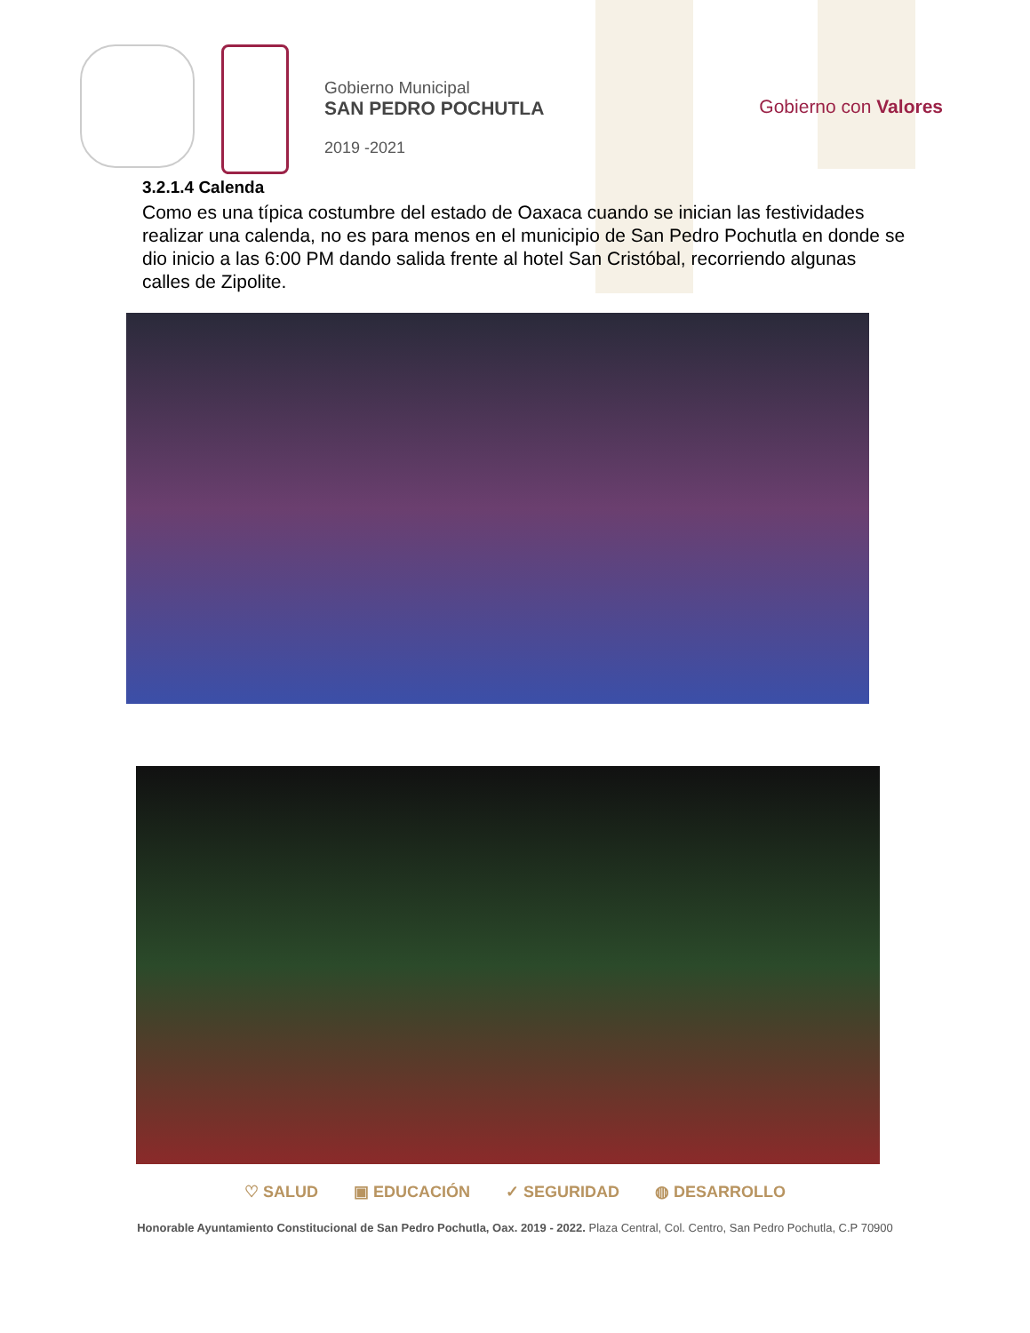Gobierno Municipal
SAN PEDRO POCHUTLA
2019 -2021
Gobierno con Valores
3.2.1.4 Calenda
Como es una típica costumbre del estado de Oaxaca cuando se inician las festividades realizar una calenda, no es para menos en el municipio de San Pedro Pochutla en donde se dio inicio a las 6:00 PM dando salida frente al hotel San Cristóbal, recorriendo algunas calles de Zipolite.
♡ SALUD ▣ EDUCACIÓN ✓ SEGURIDAD ◍ DESARROLLO
Honorable Ayuntamiento Constitucional de San Pedro Pochutla, Oax. 2019 - 2022. Plaza Central, Col. Centro, San Pedro Pochutla, C.P 70900